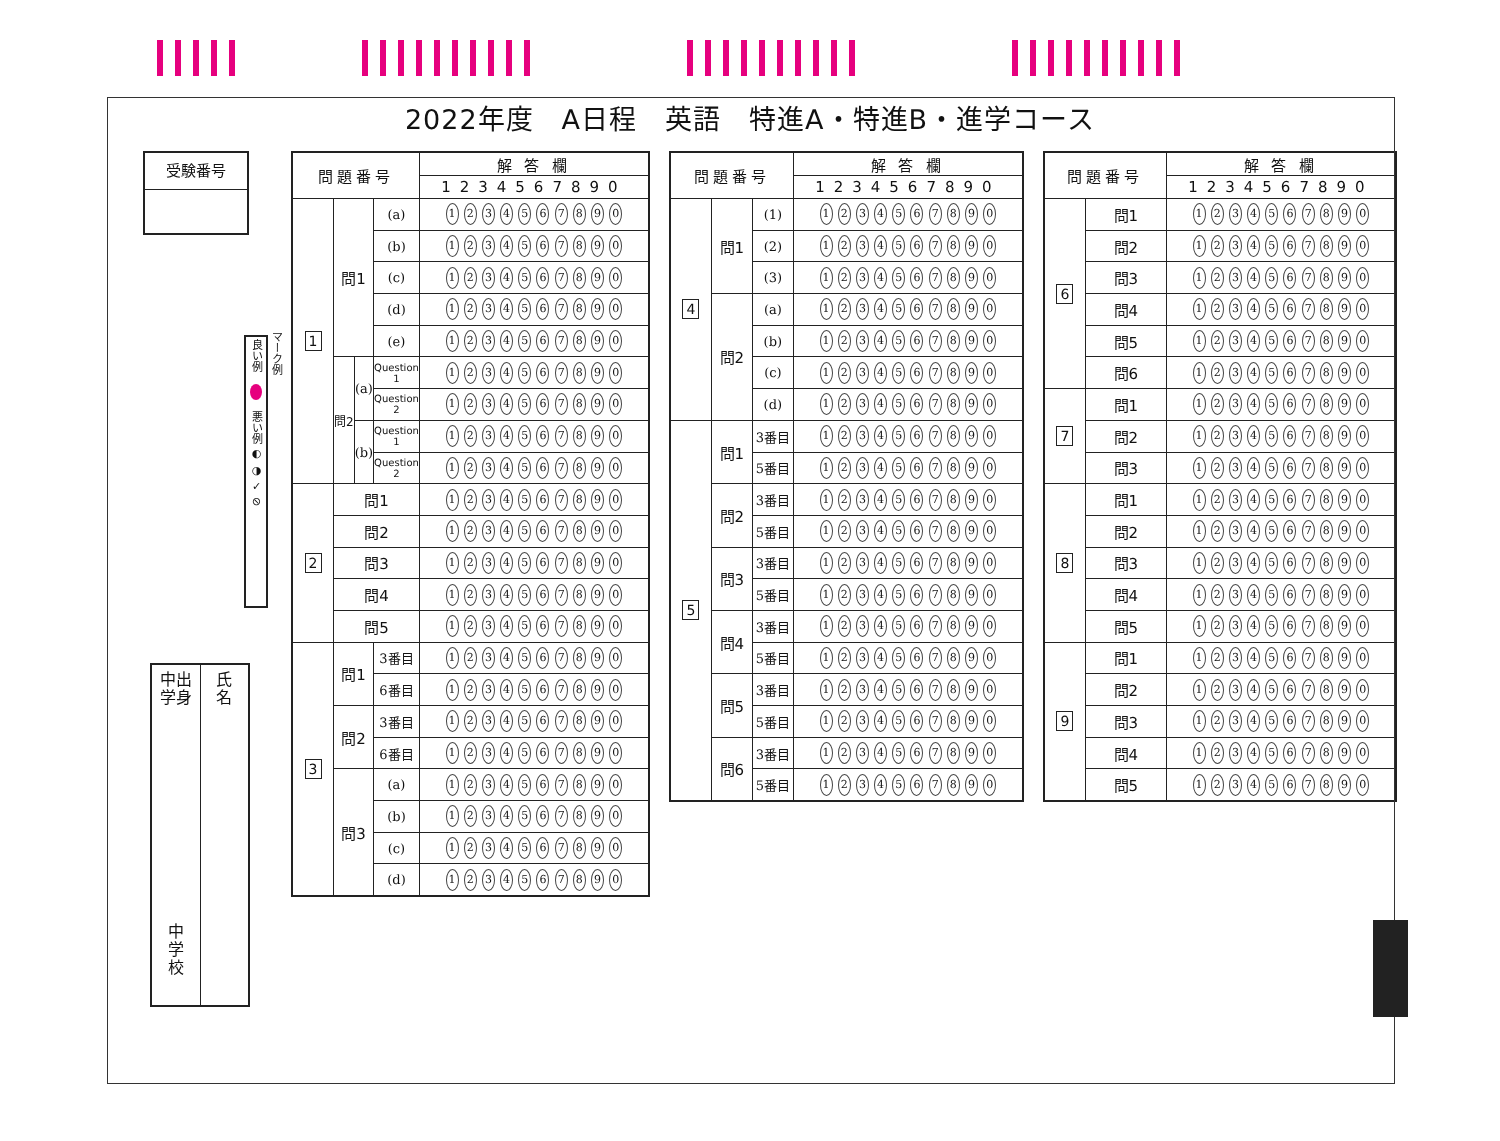2022年度　A日程　英語　特進A・特進B・進学コース
受験番号
中出
学身
中
学
校
氏
名
マーク例
良い例 悪い例 ◐ ◑ ✓ ⊘
| 問題番号 | | | | 解 答 欄 |
| --- | --- | --- | --- | --- |
| | | | | 1234567890 |
| 1 | 問1 | | (a) | 1 2 3 4 5 6 7 8 9 0 |
| | | | (b) | 1 2 3 4 5 6 7 8 9 0 |
| | | | (c) | 1 2 3 4 5 6 7 8 9 0 |
| | | | (d) | 1 2 3 4 5 6 7 8 9 0 |
| | | | (e) | 1 2 3 4 5 6 7 8 9 0 |
| | 問2 | (a) | Question 1 | 1 2 3 4 5 6 7 8 9 0 |
| | | | Question 2 | 1 2 3 4 5 6 7 8 9 0 |
| | | (b) | Question 1 | 1 2 3 4 5 6 7 8 9 0 |
| | | | Question 2 | 1 2 3 4 5 6 7 8 9 0 |
| 2 | 問1 | | | 1 2 3 4 5 6 7 8 9 0 |
| | 問2 | | | 1 2 3 4 5 6 7 8 9 0 |
| | 問3 | | | 1 2 3 4 5 6 7 8 9 0 |
| | 問4 | | | 1 2 3 4 5 6 7 8 9 0 |
| | 問5 | | | 1 2 3 4 5 6 7 8 9 0 |
| 3 | 問1 | | 3番目 | 1 2 3 4 5 6 7 8 9 0 |
| | | | 6番目 | 1 2 3 4 5 6 7 8 9 0 |
| | 問2 | | 3番目 | 1 2 3 4 5 6 7 8 9 0 |
| | | | 6番目 | 1 2 3 4 5 6 7 8 9 0 |
| | 問3 | | (a) | 1 2 3 4 5 6 7 8 9 0 |
| | | | (b) | 1 2 3 4 5 6 7 8 9 0 |
| | | | (c) | 1 2 3 4 5 6 7 8 9 0 |
| | | | (d) | 1 2 3 4 5 6 7 8 9 0 |
| 問題番号 | | | 解 答 欄 |
| --- | --- | --- | --- |
| | | | 1234567890 |
| 4 | 問1 | (1) | 1 2 3 4 5 6 7 8 9 0 |
| | | (2) | 1 2 3 4 5 6 7 8 9 0 |
| | | (3) | 1 2 3 4 5 6 7 8 9 0 |
| | 問2 | (a) | 1 2 3 4 5 6 7 8 9 0 |
| | | (b) | 1 2 3 4 5 6 7 8 9 0 |
| | | (c) | 1 2 3 4 5 6 7 8 9 0 |
| | | (d) | 1 2 3 4 5 6 7 8 9 0 |
| 5 | 問1 | 3番目 | 1 2 3 4 5 6 7 8 9 0 |
| | | 5番目 | 1 2 3 4 5 6 7 8 9 0 |
| | 問2 | 3番目 | 1 2 3 4 5 6 7 8 9 0 |
| | | 5番目 | 1 2 3 4 5 6 7 8 9 0 |
| | 問3 | 3番目 | 1 2 3 4 5 6 7 8 9 0 |
| | | 5番目 | 1 2 3 4 5 6 7 8 9 0 |
| | 問4 | 3番目 | 1 2 3 4 5 6 7 8 9 0 |
| | | 5番目 | 1 2 3 4 5 6 7 8 9 0 |
| | 問5 | 3番目 | 1 2 3 4 5 6 7 8 9 0 |
| | | 5番目 | 1 2 3 4 5 6 7 8 9 0 |
| | 問6 | 3番目 | 1 2 3 4 5 6 7 8 9 0 |
| | | 5番目 | 1 2 3 4 5 6 7 8 9 0 |
| 問題番号 | | 解 答 欄 |
| --- | --- | --- |
| | | 1234567890 |
| 6 | 問1 | 1 2 3 4 5 6 7 8 9 0 |
| | 問2 | 1 2 3 4 5 6 7 8 9 0 |
| | 問3 | 1 2 3 4 5 6 7 8 9 0 |
| | 問4 | 1 2 3 4 5 6 7 8 9 0 |
| | 問5 | 1 2 3 4 5 6 7 8 9 0 |
| | 問6 | 1 2 3 4 5 6 7 8 9 0 |
| 7 | 問1 | 1 2 3 4 5 6 7 8 9 0 |
| | 問2 | 1 2 3 4 5 6 7 8 9 0 |
| | 問3 | 1 2 3 4 5 6 7 8 9 0 |
| 8 | 問1 | 1 2 3 4 5 6 7 8 9 0 |
| | 問2 | 1 2 3 4 5 6 7 8 9 0 |
| | 問3 | 1 2 3 4 5 6 7 8 9 0 |
| | 問4 | 1 2 3 4 5 6 7 8 9 0 |
| | 問5 | 1 2 3 4 5 6 7 8 9 0 |
| 9 | 問1 | 1 2 3 4 5 6 7 8 9 0 |
| | 問2 | 1 2 3 4 5 6 7 8 9 0 |
| | 問3 | 1 2 3 4 5 6 7 8 9 0 |
| | 問4 | 1 2 3 4 5 6 7 8 9 0 |
| | 問5 | 1 2 3 4 5 6 7 8 9 0 |